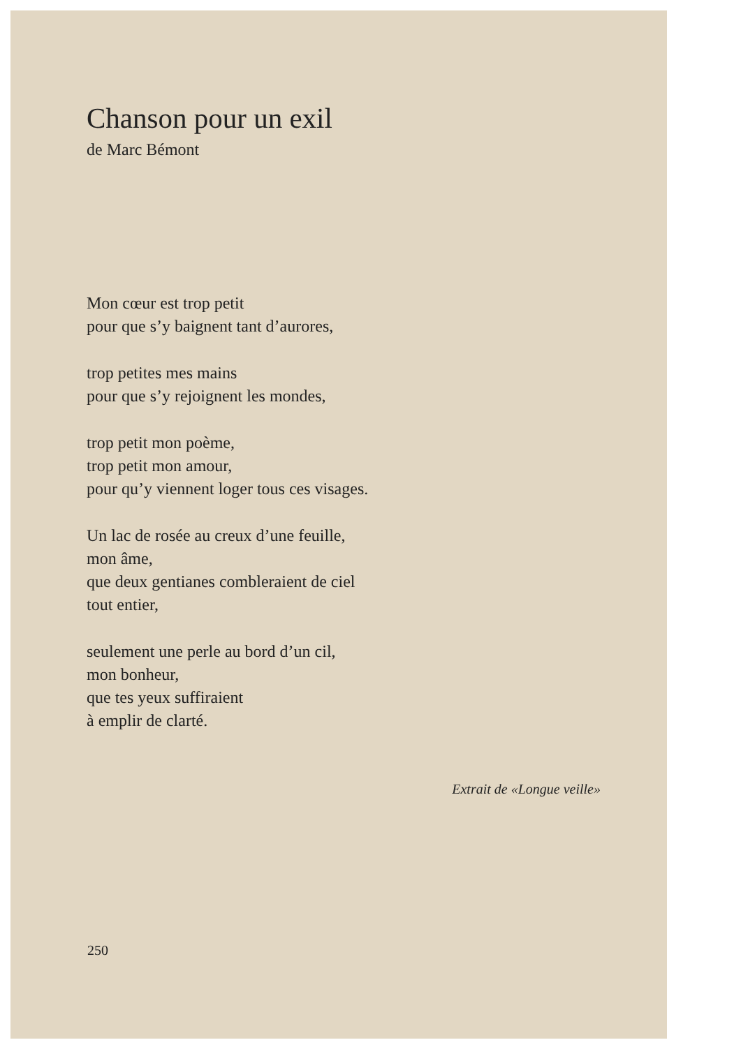Chanson pour un exil
de Marc Bémont
Mon cœur est trop petit
pour que s’y baignent tant d’aurores,
trop petites mes mains
pour que s’y rejoignent les mondes,
trop petit mon poème,
trop petit mon amour,
pour qu’y viennent loger tous ces visages.
Un lac de rosée au creux d’une feuille,
mon âme,
que deux gentianes combleraient de ciel
tout entier,
seulement une perle au bord d’un cil,
mon bonheur,
que tes yeux suffiraient
à emplir de clarté.
Extrait de «Longue veille»
250